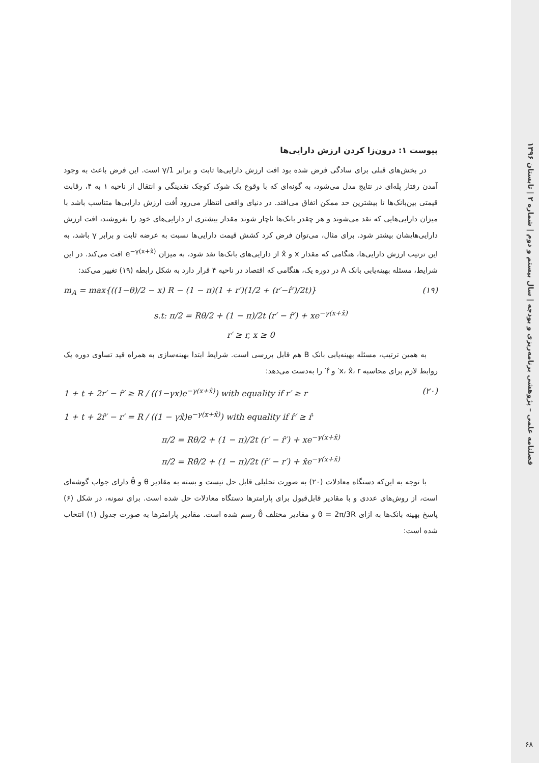فصلنامه علمی – پژوهشی برنامه‌ریزی و بودجه | سال بیستم و دوم | شماره ۲ | تابستان ۱۳۹۶
۶۸
پیوست ۱: درون‌زا کردن ارزش دارایی‌ها
در بخش‌های قبلی برای سادگی فرض شده بود افت ارزش دارایی‌ها ثابت و برابر 1/γ است. این فرض باعث به وجود آمدن رفتار پله‌ای در نتایج مدل می‌شود، به گونه‌ای که با وقوع یک شوک کوچک نقدینگی و انتقال از ناحیه ۱ به ۴، رقابت قیمتی بین‌بانک‌ها تا بیشترین حد ممکن اتفاق می‌افتد. در دنیای واقعی انتظار می‌رود اُفت ارزش دارایی‌ها متناسب باشد با میزان دارایی‌هایی که نقد می‌شوند و هر چقدر بانک‌ها ناچار شوند مقدار بیشتری از دارایی‌های خود را بفروشند، افت ارزش دارایی‌هایشان بیشتر شود. برای مثال، می‌توان فرض کرد کشش قیمت دارایی‌ها نسبت به عرضه ثابت و برابر γ باشد، به این ترتیب ارزش دارایی‌ها، هنگامی که مقدار x و x̂ از دارایی‌های بانک‌ها نقد شود، به میزان e<sup>−γ(x+x̂)</sup> افت می‌کند. در این شرایط، مسئله بهینه‌یابی بانک A در دوره یک، هنگامی که اقتصاد در ناحیه ۴ قرار دارد به شکل رابطه (۱۹) تغییر می‌کند:
m<sub>A</sub> = max{((1−θ)/2 − x) R − (1 − π)(1 + r′)(1/2 + (r′−r̂′)/2t)} (۱۹)
s.t: π/2 = Rθ/2 + (1 − π)/2t (r′ − r̂′) + xe<sup>−γ(x+x̂)</sup>
r′ ≥ r, x ≥ 0
به همین ترتیب، مسئله بهینه‌یابی بانک B هم قابل بررسی است. شرایط ابتدا بهینه‌سازی به همراه قید تساوی دوره یک روابط لازم برای محاسبه x، x̂، r′ و r̂′ را به‌دست می‌دهد:
1 + t + 2r′ − r̂′ ≥ R / ((1−γx)e<sup>−γ(x+x̂)</sup>) with equality if r′ ≥ r (۲۰)
1 + t + 2r̂′ − r′ = R / ((1 − γx̂)e<sup>−γ(x+x̂)</sup>) with equality if r̂′ ≥ r̂
π/2 = Rθ/2 + (1 − π)/2t (r′ − r̂′) + xe<sup>−γ(x+x̂)</sup>
π/2 = Rθ̂/2 + (1 − π)/2t (r̂′ − r′) + x̂e<sup>−γ(x+x̂)</sup>
با توجه به این‌که دستگاه معادلات (۲۰) به صورت تحلیلی قابل حل نیست و بسته به مقادیر θ و θ̂ دارای جواب گوشه‌ای است، از روش‌های عددی و با مقادیر قابل‌قبول برای پارامترها دستگاه معادلات حل شده است. برای نمونه، در شکل (۶) پاسخ بهینه بانک‌ها به ازای θ = 2π/3R و مقادیر مختلف θ̂ رسم شده است. مقادیر پارامترها به صورت جدول (۱) انتخاب شده است: